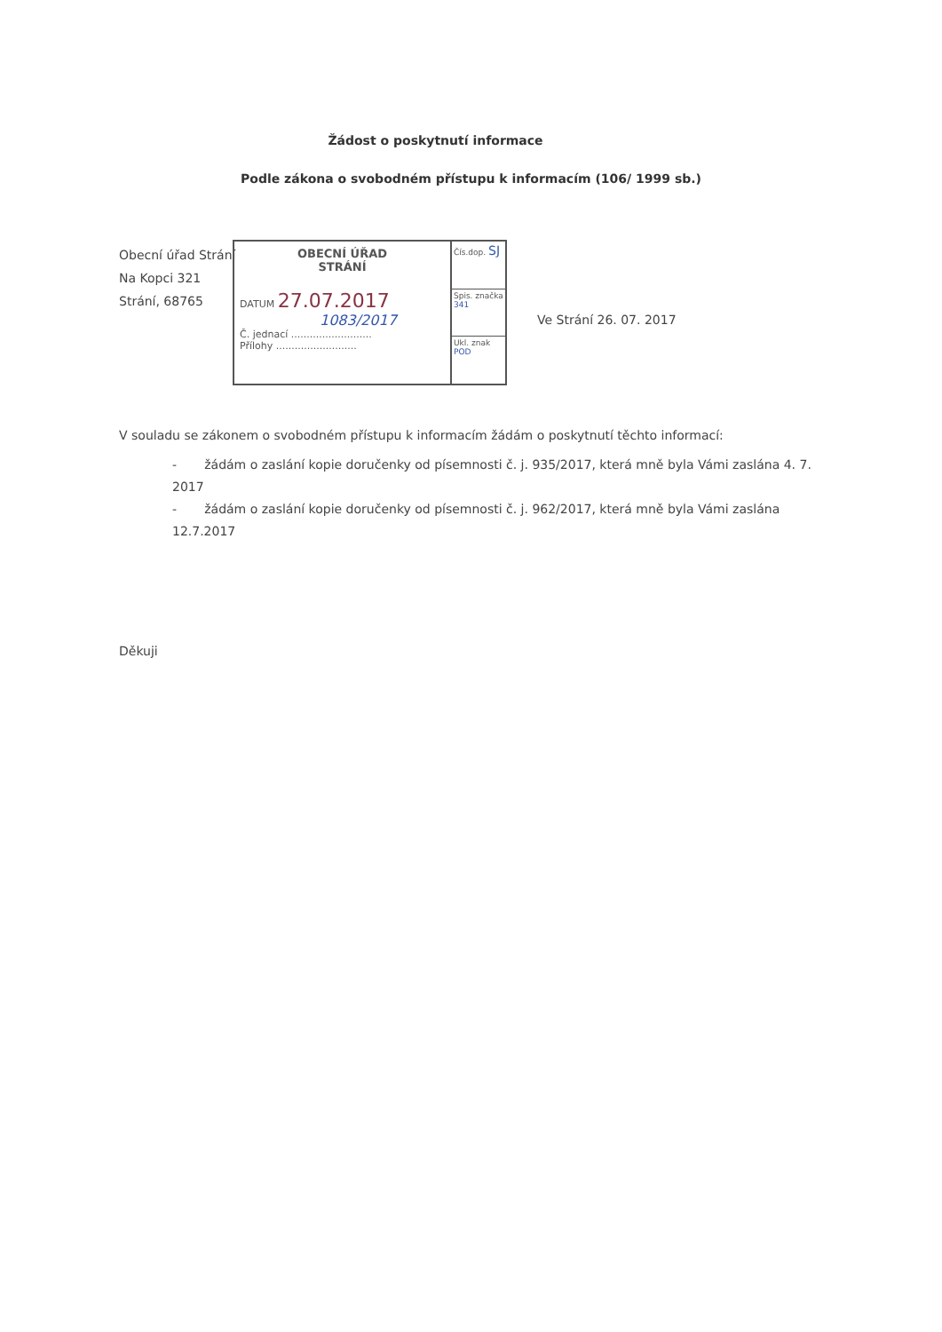Žádost o poskytnutí informace
Podle zákona o svobodném přístupu k informacím (106/ 1999 sb.)
Obecní úřad Strání
Na Kopci 321
Strání, 68765
OBECNÍ ÚŘAD
STRÁNÍ
DATUM 27.07.2017
1083/2017
Č. jednací ..........................
Přílohy ..........................
Čís.dop. SJ
Spis. značka 341
Ukl. znak POD
Ve Strání 26. 07. 2017
V souladu se zákonem o svobodném přístupu k informacím žádám o poskytnutí těchto informací:
- žádám o zaslání kopie doručenky od písemnosti č. j. 935/2017, která mně byla Vámi zaslána 4. 7. 2017
- žádám o zaslání kopie doručenky od písemnosti č. j. 962/2017, která mně byla Vámi zaslána 12.7.2017
Děkuji